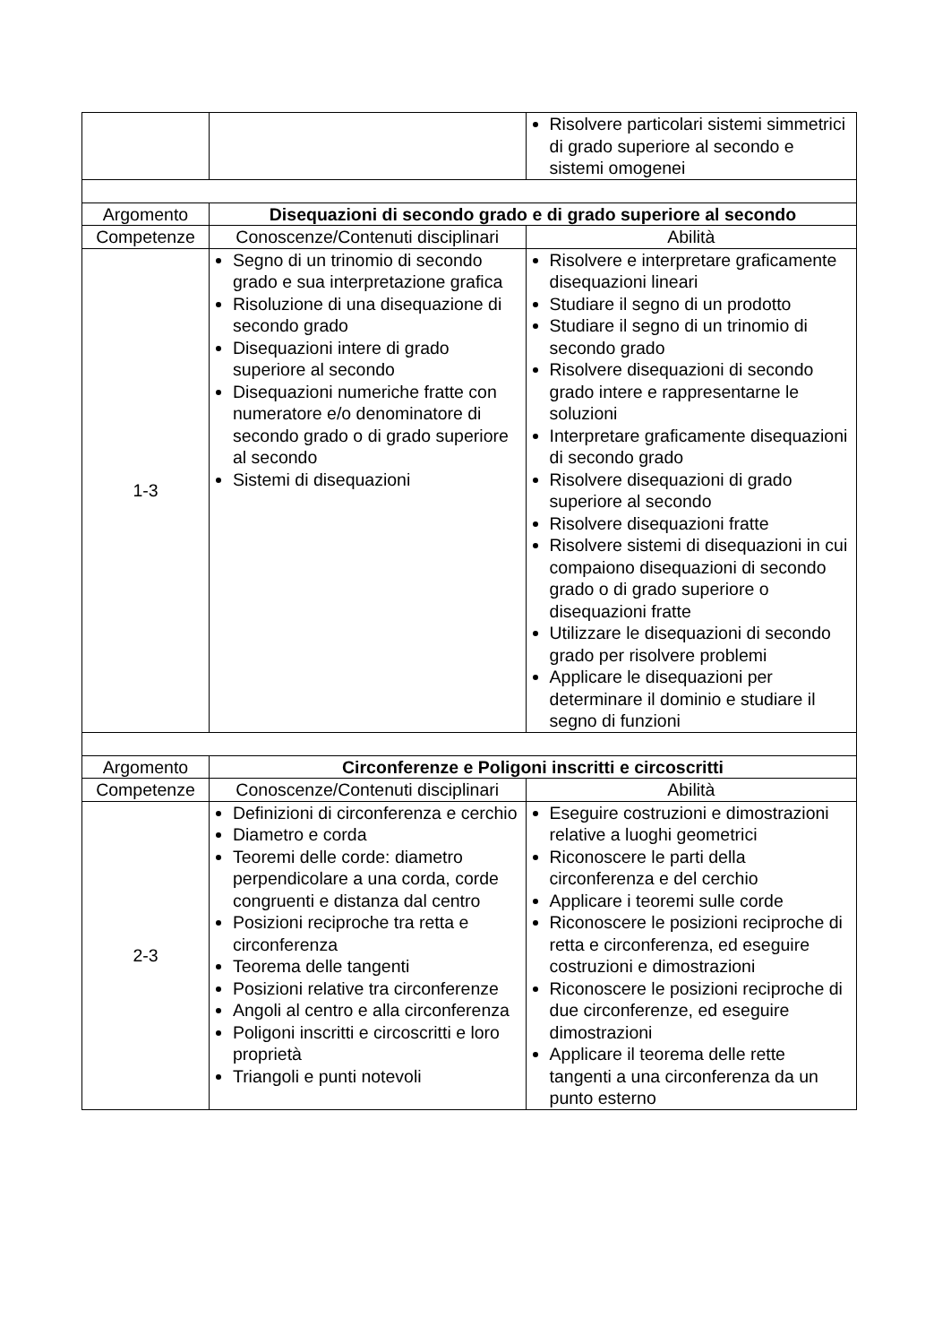| | | Risolvere particolari sistemi simmetrici di grado superiore al secondo e sistemi omogenei |
| Argomento | Disequazioni di secondo grado e di grado superiore al secondo | |
| Competenze | Conoscenze/Contenuti disciplinari | Abilità |
| 1-3 | Segno di un trinomio di secondo grado e sua interpretazione grafica Risoluzione di una disequazione di secondo grado Disequazioni intere di grado superiore al secondo Disequazioni numeriche fratte con numeratore e/o denominatore di secondo grado o di grado superiore al secondo Sistemi di disequazioni | Risolvere e interpretare graficamente disequazioni lineari Studiare il segno di un prodotto Studiare il segno di un trinomio di secondo grado Risolvere disequazioni di secondo grado intere e rappresentarne le soluzioni Interpretare graficamente disequazioni di secondo grado Risolvere disequazioni di grado superiore al secondo Risolvere disequazioni fratte Risolvere sistemi di disequazioni in cui compaiono disequazioni di secondo grado o di grado superiore o disequazioni fratte Utilizzare le disequazioni di secondo grado per risolvere problemi Applicare le disequazioni per determinare il dominio e studiare il segno di funzioni |
| Argomento | Circonferenze e Poligoni inscritti e circoscritti | |
| Competenze | Conoscenze/Contenuti disciplinari | Abilità |
| 2-3 | Definizioni di circonferenza e cerchio Diametro e corda Teoremi delle corde: diametro perpendicolare a una corda, corde congruenti e distanza dal centro Posizioni reciproche tra retta e circonferenza Teorema delle tangenti Posizioni relative tra circonferenze Angoli al centro e alla circonferenza Poligoni inscritti e circoscritti e loro proprietà Triangoli e punti notevoli | Eseguire costruzioni e dimostrazioni relative a luoghi geometrici Riconoscere le parti della circonferenza e del cerchio Applicare i teoremi sulle corde Riconoscere le posizioni reciproche di retta e circonferenza, ed eseguire costruzioni e dimostrazioni Riconoscere le posizioni reciproche di due circonferenze, ed eseguire dimostrazioni Applicare il teorema delle rette tangenti a una circonferenza da un punto esterno |